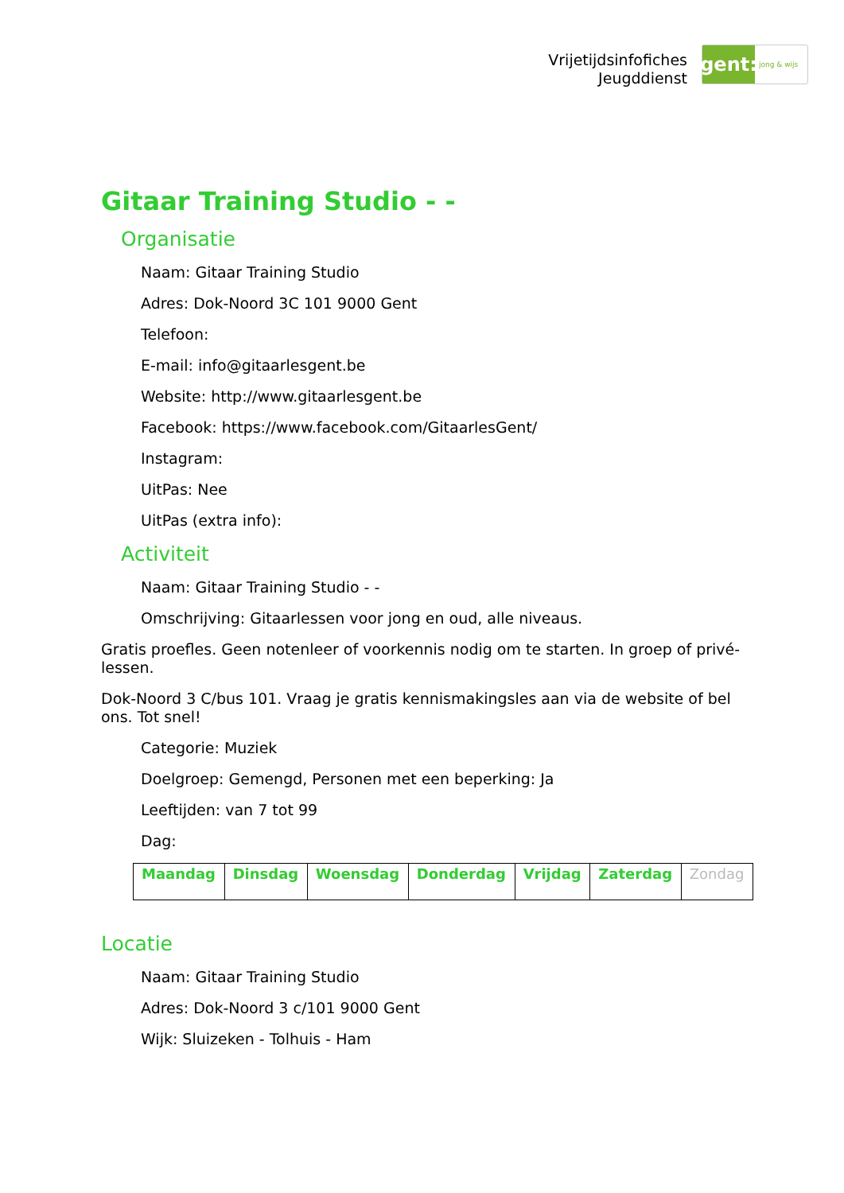Vrijetijdsinfofiches
Jeugddienst
gent:
jong & wijs
Gitaar Training Studio - -
Organisatie
Naam: Gitaar Training Studio
Adres: Dok-Noord 3C 101 9000 Gent
Telefoon:
E-mail: info@gitaarlesgent.be
Website: http://www.gitaarlesgent.be
Facebook: https://www.facebook.com/GitaarlesGent/
Instagram:
UitPas: Nee
UitPas (extra info):
Activiteit
Naam: Gitaar Training Studio - -
Omschrijving: Gitaarlessen voor jong en oud, alle niveaus.
Gratis proefles. Geen notenleer of voorkennis nodig om te starten. In groep of privé-lessen.
Dok-Noord 3 C/bus 101. Vraag je gratis kennismakingsles aan via de website of bel ons. Tot snel!
Categorie: Muziek
Doelgroep: Gemengd, Personen met een beperking: Ja
Leeftijden: van 7 tot 99
Dag:
| Maandag | Dinsdag | Woensdag | Donderdag | Vrijdag | Zaterdag | Zondag |
Locatie
Naam: Gitaar Training Studio
Adres: Dok-Noord 3 c/101 9000 Gent
Wijk: Sluizeken - Tolhuis - Ham